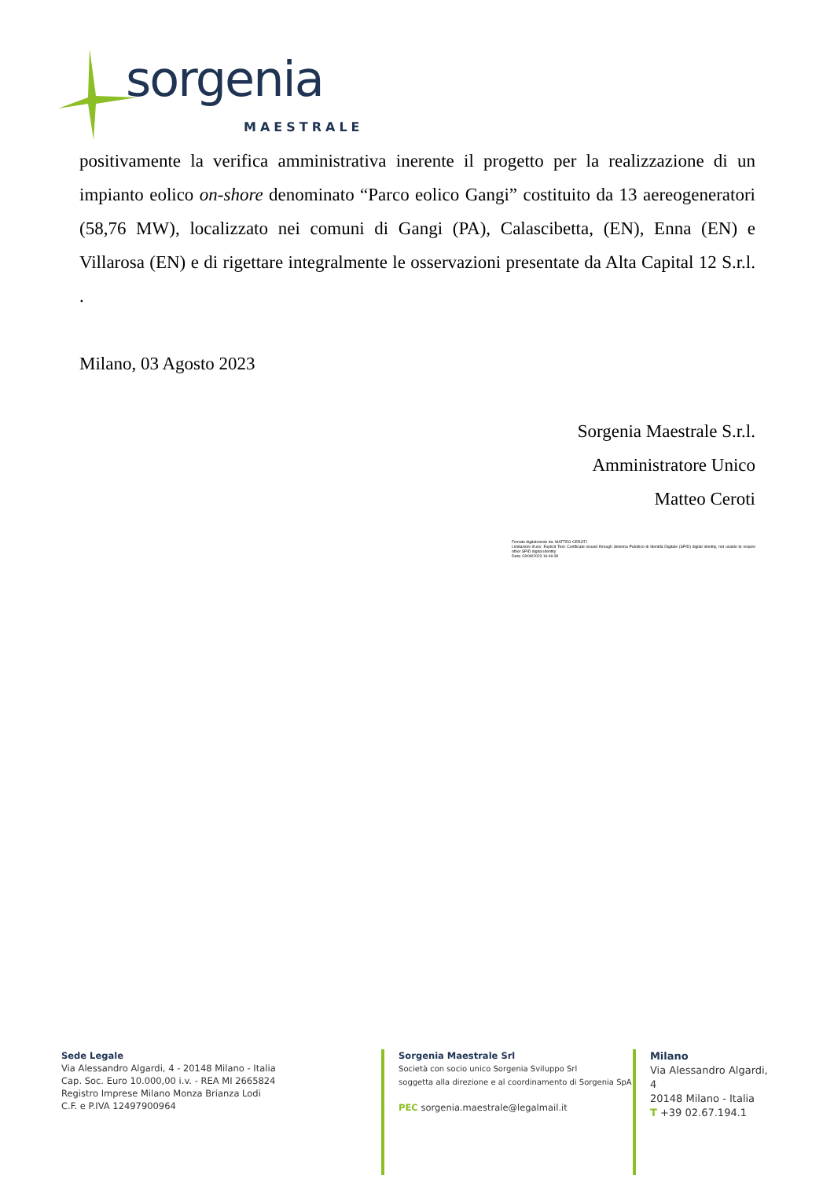sorgenia
MAESTRALE
positivamente la verifica amministrativa inerente il progetto per la realizzazione di un impianto eolico on-shore denominato “Parco eolico Gangi” costituito da 13 aereogeneratori (58,76 MW), localizzato nei comuni di Gangi (PA), Calascibetta, (EN), Enna (EN) e Villarosa (EN) e di rigettare integralmente le osservazioni presentate da Alta Capital 12 S.r.l. .
Milano, 03 Agosto 2023
Sorgenia Maestrale S.r.l.
Amministratore Unico
Matteo Ceroti
Firmato digitalmente da: MATTEO CEROTI
Limitazioni d'uso: Explicit Text: Certificate issued through Sistema Pubblico di Identità Digitale (SPID) digital identity, not usable to require other SPID digital identity
Data: 03/08/2023 16:46:39
Sede Legale
Via Alessandro Algardi, 4 - 20148 Milano - Italia
Cap. Soc. Euro 10.000,00 i.v. - REA MI 2665824
Registro Imprese Milano Monza Brianza Lodi
C.F. e P.IVA 12497900964
Sorgenia Maestrale Srl
Società con socio unico Sorgenia Sviluppo Srl
soggetta alla direzione e al coordinamento di Sorgenia SpA
PEC sorgenia.maestrale@legalmail.it
Milano
Via Alessandro Algardi, 4
20148 Milano - Italia
T +39 02.67.194.1